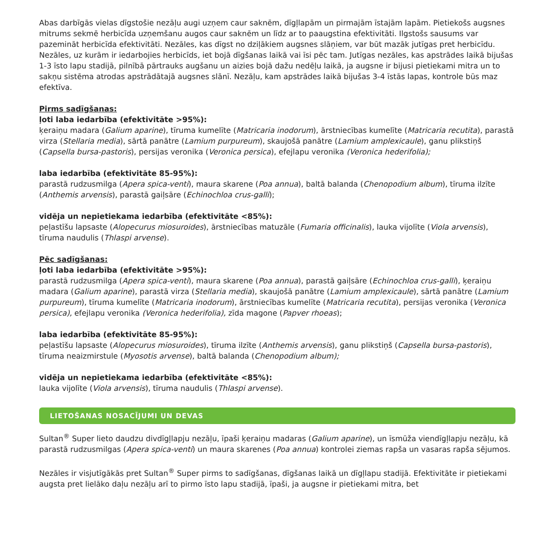Abas darbīgās vielas dīgstošie nezāļu augi uzņem caur saknēm, dīgļlapām un pirmajām īstajām lapām. Pietiekošs augsnes mitrums sekmē herbicīda uzņemšanu augos caur saknēm un līdz ar to paaugstina efektivitāti. Ilgstošs sausums var pazemināt herbicīda efektivitāti. Nezāles, kas dīgst no dziļākiem augsnes slāņiem, var būt mazāk jutīgas pret herbicīdu. Nezāles, uz kurām ir iedarbojies herbicīds, iet bojā dīgšanas laikā vai īsi pēc tam. Jutīgas nezāles, kas apstrādes laikā bijušas 1-3 īsto lapu stadijā, pilnībā pārtrauks augšanu un aizies bojā dažu nedēļu laikā, ja augsne ir bijusi pietiekami mitra un to sakņu sistēma atrodas apstrādātajā augsnes slānī. Nezāļu, kam apstrādes laikā bijušas 3-4 īstās lapas, kontrole būs maz efektīva.
Pirms sadīgšanas:
ļoti laba iedarbība (efektivitāte >95%):
ķeraiņu madara (Galium aparine), tīruma kumelīte (Matricaria inodorum), ārstniecības kumelīte (Matricaria recutita), parastā virza (Stellaria media), sārtā panātre (Lamium purpureum), skaujošā panātre (Lamium amplexicaule), ganu plikstiņš (Capsella bursa-pastoris), persijas veronika (Veronica persica), efejlapu veronika (Veronica hederifolia);
laba iedarbība (efektivitāte 85-95%):
parastā rudzusmilga (Apera spica-venti), maura skarene (Poa annua), baltā balanda (Chenopodium album), tīruma ilzīte (Anthemis arvensis), parastā gaiļsāre (Echinochloa crus-galli);
vidēja un nepietiekama iedarbība (efektivitāte <85%):
peļastīšu lapsaste (Alopecurus miosuroides), ārstniecības matuzāle (Fumaria officinalis), lauka vijolīte (Viola arvensis), tīruma naudulis (Thlaspi arvense).
Pēc sadīgšanas:
ļoti laba iedarbība (efektivitāte >95%):
parastā rudzusmilga (Apera spica-venti), maura skarene (Poa annua), parastā gaiļsāre (Echinochloa crus-galli), ķeraiņu madara (Galium aparine), parastā virza (Stellaria media), skaujošā panātre (Lamium amplexicaule), sārtā panātre (Lamium purpureum), tīruma kumelīte (Matricaria inodorum), ārstniecības kumelīte (Matricaria recutita), persijas veronika (Veronica persica), efejlapu veronika (Veronica hederifolia), zīda magone (Papver rhoeas);
laba iedarbība (efektivitāte 85-95%):
peļastīšu lapsaste (Alopecurus miosuroides), tīruma ilzīte (Anthemis arvensis), ganu plikstiņš (Capsella bursa-pastoris), tīruma neaizmirstule (Myosotis arvense), baltā balanda (Chenopodium album);
vidēja un nepietiekama iedarbība (efektivitāte <85%):
lauka vijolīte (Viola arvensis), tīruma naudulis (Thlaspi arvense).
LIETOŠANAS NOSACĪJUMI UN DEVAS
Sultan<sup>®</sup> Super lieto daudzu divdīgļlapju nezāļu, īpaši ķeraiņu madaras (Galium aparine), un īsmūža viendīgļlapju nezāļu, kā parastā rudzusmilgas (Apera spica-venti) un maura skarenes (Poa annua) kontrolei ziemas rapša un vasaras rapša sējumos.
Nezāles ir visjutīgākās pret Sultan<sup>®</sup> Super pirms to sadīgšanas, dīgšanas laikā un dīgļlapu stadijā. Efektivitāte ir pietiekami augsta pret lielāko daļu nezāļu arī to pirmo īsto lapu stadijā, īpaši, ja augsne ir pietiekami mitra, bet